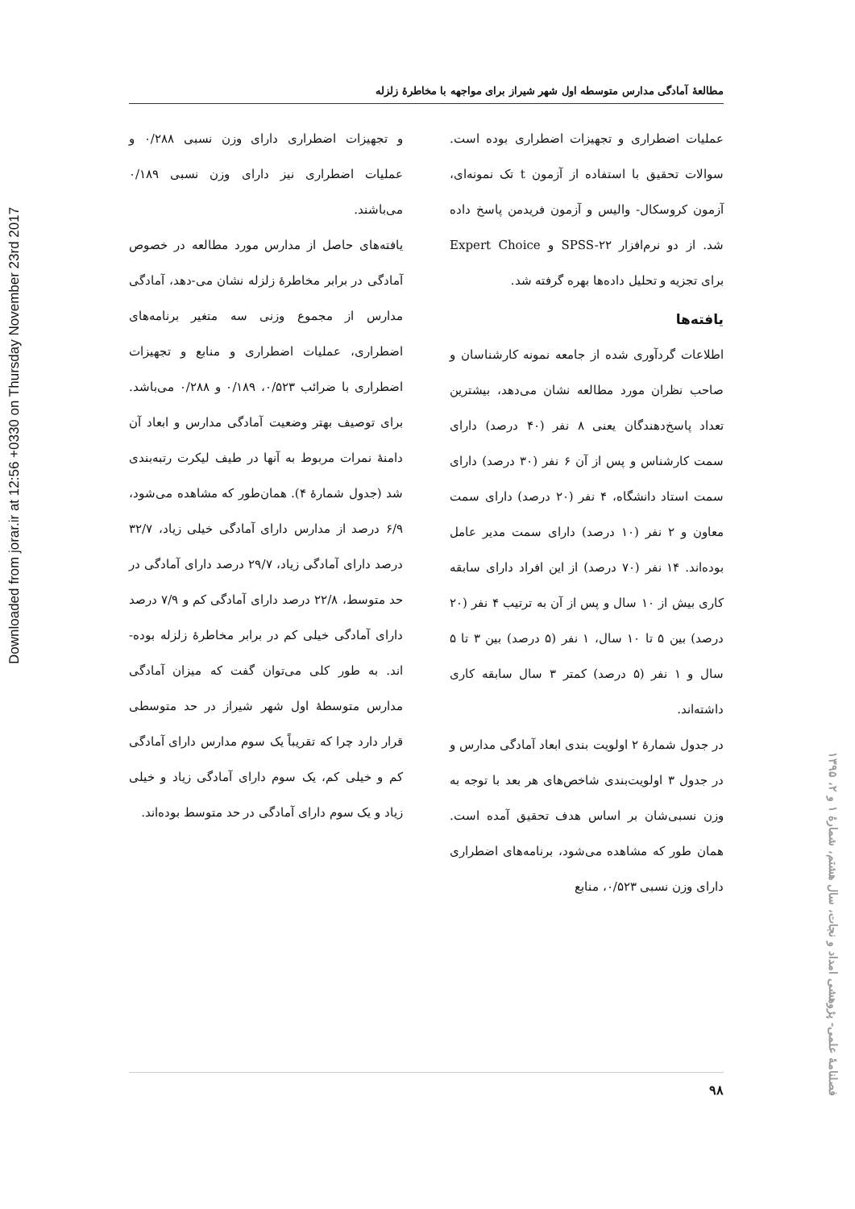Downloaded from jorar.ir at 12:56 +0330 on Thursday November 23rd 2017
مطالعهٔ آمادگی مدارس متوسطه اول شهر شیراز برای مواجهه با مخاطرهٔ زلزله
عملیات اضطراری و تجهیزات اضطراری بوده است. سوالات تحقیق با استفاده از آزمون t تک نمونه‌ای، آزمون کروسکال- والیس و آزمون فریدمن پاسخ داده شد. از دو نرم‌افزار SPSS-۲۲ و Expert Choice برای تجزیه و تحلیل داده‌ها بهره گرفته شد.
یافته‌ها
اطلاعات گردآوری شده از جامعه نمونه کارشناسان و صاحب نظران مورد مطالعه نشان می‌دهد، بیشترین تعداد پاسخ‌دهندگان یعنی ۸ نفر (۴۰ درصد) دارای سمت کارشناس و پس از آن ۶ نفر (۳۰ درصد) دارای سمت استاد دانشگاه، ۴ نفر (۲۰ درصد) دارای سمت معاون و ۲ نفر (۱۰ درصد) دارای سمت مدیر عامل بوده‌اند. ۱۴ نفر (۷۰ درصد) از این افراد دارای سابقه کاری بیش از ۱۰ سال و پس از آن به ترتیب ۴ نفر (۲۰ درصد) بین ۵ تا ۱۰ سال، ۱ نفر (۵ درصد) بین ۳ تا ۵ سال و ۱ نفر (۵ درصد) کمتر ۳ سال سابقه کاری داشته‌اند.
در جدول شمارهٔ ۲ اولویت بندی ابعاد آمادگی مدارس و در جدول ۳ اولویت‌بندی شاخص‌های هر بعد با توجه به وزن نسبی‌شان بر اساس هدف تحقیق آمده است. همان طور که مشاهده می‌شود، برنامه‌های اضطراری دارای وزن نسبی ۰/۵۲۳، منابع
و تجهیزات اضطراری دارای وزن نسبی ۰/۲۸۸ و عملیات اضطراری نیز دارای وزن نسبی ۰/۱۸۹ می‌باشند.
یافته‌های حاصل از مدارس مورد مطالعه در خصوص آمادگی در برابر مخاطرهٔ زلزله نشان می-دهد، آمادگی مدارس از مجموع وزنی سه متغیر برنامه‌های اضطراری، عملیات اضطراری و منابع و تجهیزات اضطراری با ضرائب ۰/۵۲۳، ۰/۱۸۹ و ۰/۲۸۸ می‌باشد. برای توصیف بهتر وضعیت آمادگی مدارس و ابعاد آن دامنهٔ نمرات مربوط به آنها در طیف لیکرت رتبه‌بندی شد (جدول شمارهٔ ۴). همان‌طور که مشاهده می‌شود، ۶/۹ درصد از مدارس دارای آمادگی خیلی زیاد، ۳۲/۷ درصد دارای آمادگی زیاد، ۲۹/۷ درصد دارای آمادگی در حد متوسط، ۲۲/۸ درصد دارای آمادگی کم و ۷/۹ درصد دارای آمادگی خیلی کم در برابر مخاطرهٔ زلزله بوده-اند. به طور کلی می‌توان گفت که میزان آمادگی مدارس متوسطهٔ اول شهر شیراز در حد متوسطی قرار دارد چرا که تقریباً یک سوم مدارس دارای آمادگی کم و خیلی کم، یک سوم دارای آمادگی زیاد و خیلی زیاد و یک سوم دارای آمادگی در حد متوسط بوده‌اند.
فصلنامهٔ علمی- پژوهشی امداد و نجات، سال هشتم، شمارهٔ ۱ و ۲، ۱۳۹۵
۹۸